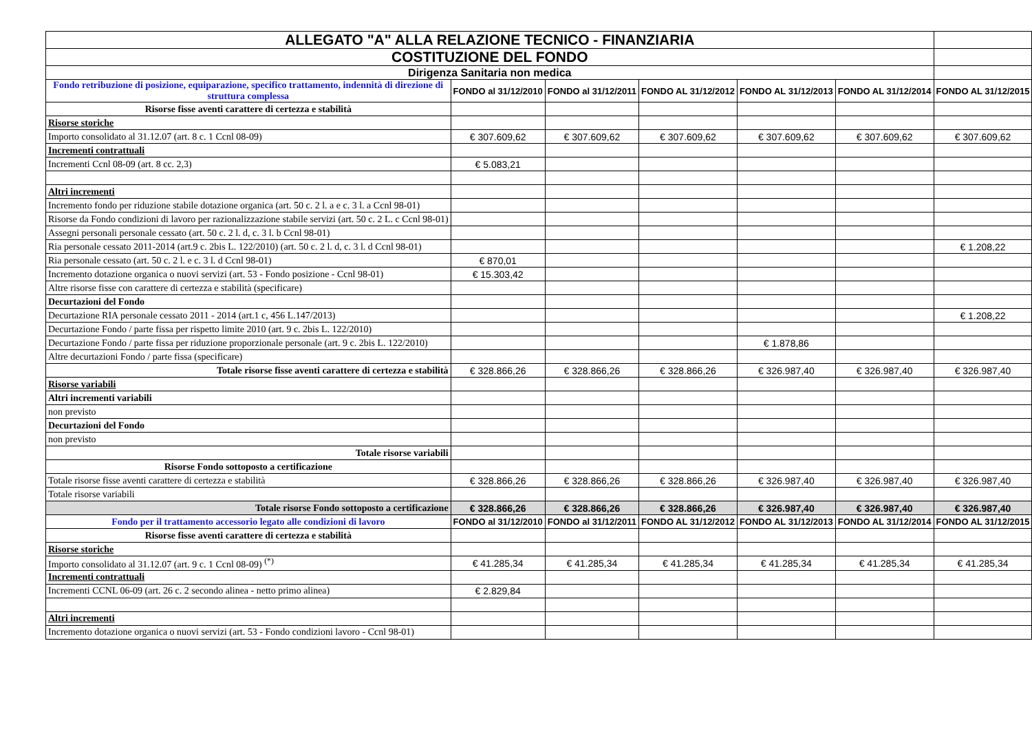| ALLEGATO "A" ALLA RELAZIONE TECNICO - FINANZIARIA | | | | | | |
| COSTITUZIONE DEL FONDO | | | | | | |
| Dirigenza Sanitaria non medica | | | | | | |
| Fondo retribuzione di posizione, equiparazione, specifico trattamento, indennità di direzione di struttura complessa | FONDO al 31/12/2010 | FONDO al 31/12/2011 | FONDO AL 31/12/2012 | FONDO AL 31/12/2013 | FONDO AL 31/12/2014 | FONDO AL 31/12/2015 |
| Risorse fisse aventi carattere di certezza e stabilità | | | | | | |
| Risorse storiche | | | | | | |
| Importo consolidato al 31.12.07 (art. 8 c. 1 Ccnl 08-09) | € 307.609,62 | € 307.609,62 | € 307.609,62 | € 307.609,62 | € 307.609,62 | € 307.609,62 |
| Incrementi contrattuali | | | | | | |
| Incrementi Ccnl 08-09 (art. 8 cc. 2,3) | € 5.083,21 | | | | | |
| Altri incrementi | | | | | | |
| Incremento fondo per riduzione stabile dotazione organica (art. 50 c. 2 l. a e c. 3 l. a Ccnl 98-01) | | | | | | |
| Risorse da Fondo condizioni di lavoro per razionalizzazione stabile servizi (art. 50 c. 2 L. c Ccnl 98-01) | | | | | | |
| Assegni personali personale cessato (art. 50 c. 2 l. d, c. 3 l. b Ccnl 98-01) | | | | | | |
| Ria personale cessato 2011-2014 (art.9 c. 2bis L. 122/2010) (art. 50 c. 2 l. d, c. 3 l. d Ccnl 98-01) | | | | | | € 1.208,22 |
| Ria personale cessato (art. 50 c. 2 l. e c. 3 l. d Ccnl 98-01) | € 870,01 | | | | | |
| Incremento dotazione organica o nuovi servizi (art. 53 - Fondo posizione - Ccnl 98-01) | € 15.303,42 | | | | | |
| Altre risorse fisse con carattere di certezza e stabilità (specificare) | | | | | | |
| Decurtazioni del Fondo | | | | | | |
| Decurtazione RIA personale cessato 2011 - 2014 (art.1 c, 456 L.147/2013) | | | | | | € 1.208,22 |
| Decurtazione Fondo / parte fissa per rispetto limite 2010 (art. 9 c. 2bis L. 122/2010) | | | | | | |
| Decurtazione Fondo / parte fissa per riduzione proporzionale personale (art. 9 c. 2bis L. 122/2010) | | | | € 1.878,86 | | |
| Altre decurtazioni Fondo / parte fissa (specificare) | | | | | | |
| Totale risorse fisse aventi carattere di certezza e stabilità | € 328.866,26 | € 328.866,26 | € 328.866,26 | € 326.987,40 | € 326.987,40 | € 326.987,40 |
| Risorse variabili | | | | | | |
| Altri incrementi variabili | | | | | | |
| non previsto | | | | | | |
| Decurtazioni del Fondo | | | | | | |
| non previsto | | | | | | |
| Totale risorse variabili | | | | | | |
| Risorse Fondo sottoposto a certificazione | | | | | | |
| Totale risorse fisse aventi carattere di certezza e stabilità | € 328.866,26 | € 328.866,26 | € 328.866,26 | € 326.987,40 | € 326.987,40 | € 326.987,40 |
| Totale risorse variabili | | | | | | |
| Totale risorse Fondo sottoposto a certificazione | € 328.866,26 | € 328.866,26 | € 328.866,26 | € 326.987,40 | € 326.987,40 | € 326.987,40 |
| Fondo per il trattamento accessorio legato alle condizioni di lavoro | FONDO al 31/12/2010 | FONDO al 31/12/2011 | FONDO AL 31/12/2012 | FONDO AL 31/12/2013 | FONDO AL 31/12/2014 | FONDO AL 31/12/2015 |
| Risorse fisse aventi carattere di certezza e stabilità | | | | | | |
| Risorse storiche | | | | | | |
| Importo consolidato al 31.12.07 (art. 9 c. 1 Ccnl 08-09) <sup>(*)</sup> | € 41.285,34 | € 41.285,34 | € 41.285,34 | € 41.285,34 | € 41.285,34 | € 41.285,34 |
| Incrementi contrattuali | | | | | | |
| Incrementi CCNL 06-09 (art. 26 c. 2 secondo alinea - netto primo alinea) | € 2.829,84 | | | | | |
| Altri incrementi | | | | | | |
| Incremento dotazione organica o nuovi servizi (art. 53 - Fondo condizioni lavoro - Ccnl 98-01) | | | | | | |